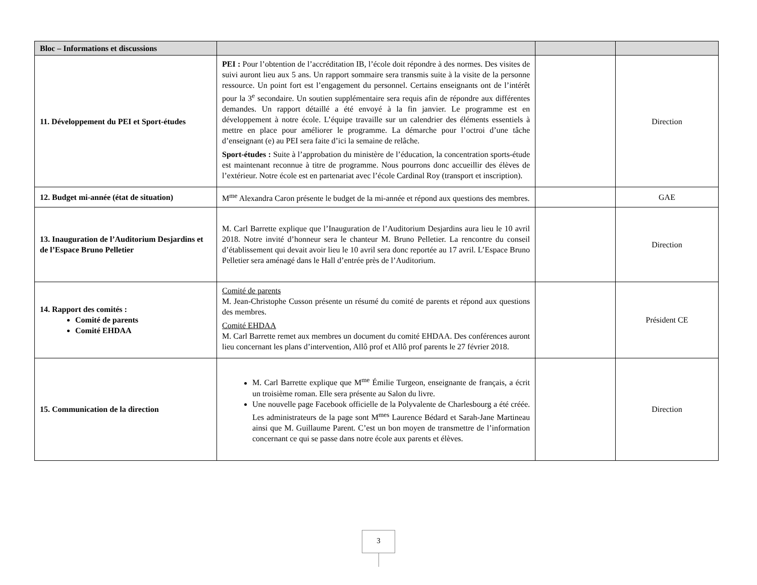| Bloc – Informations et discussions | | | |
| --- | --- | --- | --- |
| 11. Développement du PEI et Sport-études | PEI : Pour l’obtention de l’accréditation IB, l’école doit répondre à des normes. Des visites de suivi auront lieu aux 5 ans. Un rapport sommaire sera transmis suite à la visite de la personne ressource. Un point fort est l’engagement du personnel. Certains enseignants ont de l’intérêt pour la 3<sup>e</sup> secondaire. Un soutien supplémentaire sera requis afin de répondre aux différentes demandes. Un rapport détaillé a été envoyé à la fin janvier. Le programme est en développement à notre école. L’équipe travaille sur un calendrier des éléments essentiels à mettre en place pour améliorer le programme. La démarche pour l’octroi d’une tâche d’enseignant (e) au PEI sera faite d’ici la semaine de relâche. Sport-études : Suite à l’approbation du ministère de l’éducation, la concentration sports-étude est maintenant reconnue à titre de programme. Nous pourrons donc accueillir des élèves de l’extérieur. Notre école est en partenariat avec l’école Cardinal Roy (transport et inscription). | | Direction |
| 12. Budget mi-année (état de situation) | M<sup>me</sup> Alexandra Caron présente le budget de la mi-année et répond aux questions des membres. | | GAE |
| 13. Inauguration de l’Auditorium Desjardins et de l’Espace Bruno Pelletier | M. Carl Barrette explique que l’Inauguration de l’Auditorium Desjardins aura lieu le 10 avril 2018. Notre invité d’honneur sera le chanteur M. Bruno Pelletier. La rencontre du conseil d’établissement qui devait avoir lieu le 10 avril sera donc reportée au 17 avril. L’Espace Bruno Pelletier sera aménagé dans le Hall d’entrée près de l’Auditorium. | | Direction |
| 14. Rapport des comités : Comité de parents Comité EHDAA | Comité de parents M. Jean-Christophe Cusson présente un résumé du comité de parents et répond aux questions des membres. Comité EHDAA M. Carl Barrette remet aux membres un document du comité EHDAA. Des conférences auront lieu concernant les plans d’intervention, Allô prof et Allô prof parents le 27 février 2018. | | Président CE |
| 15. Communication de la direction | M. Carl Barrette explique que M<sup>me</sup> Émilie Turgeon, enseignante de français, a écrit un troisième roman. Elle sera présente au Salon du livre. Une nouvelle page Facebook officielle de la Polyvalente de Charlesbourg a été créée. Les administrateurs de la page sont M<sup>mes</sup> Laurence Bédard et Sarah-Jane Martineau ainsi que M. Guillaume Parent. C’est un bon moyen de transmettre de l’information concernant ce qui se passe dans notre école aux parents et élèves. | | Direction |
3